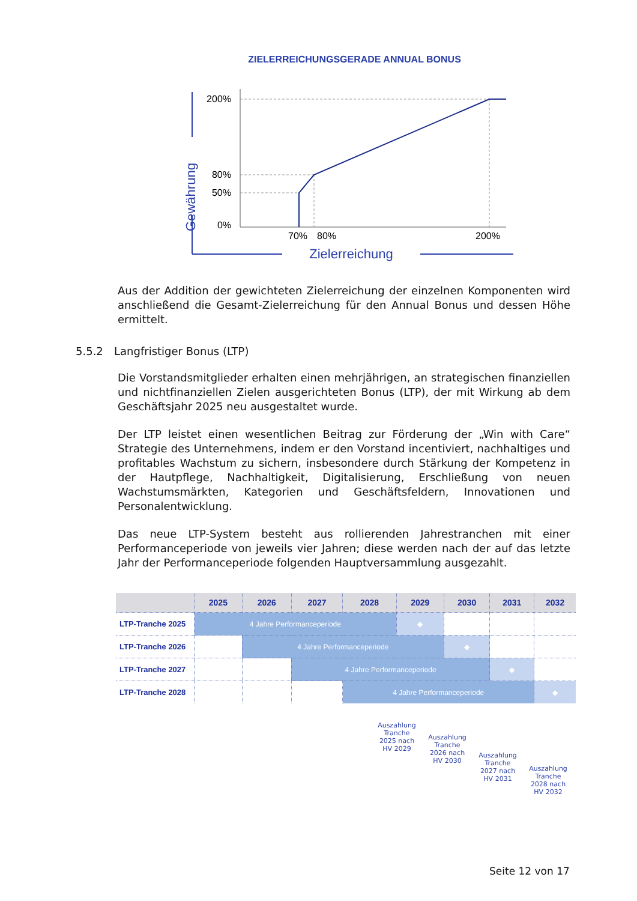ZIELERREICHUNGSGERADE ANNUAL BONUS
Gewährung
200%
80%
50%
0%
70%
80%
200%
Zielerreichung
Aus der Addition der gewichteten Zielerreichung der einzelnen Komponenten wird anschließend die Gesamt-Zielerreichung für den Annual Bonus und dessen Höhe ermittelt.
5.5.2 Langfristiger Bonus (LTP)
Die Vorstandsmitglieder erhalten einen mehrjährigen, an strategischen finanziellen und nichtfinanziellen Zielen ausgerichteten Bonus (LTP), der mit Wirkung ab dem Geschäftsjahr 2025 neu ausgestaltet wurde.
Der LTP leistet einen wesentlichen Beitrag zur Förderung der „Win with Care“ Strategie des Unternehmens, indem er den Vorstand incentiviert, nachhaltiges und profitables Wachstum zu sichern, insbesondere durch Stärkung der Kompetenz in der Hautpflege, Nachhaltigkeit, Digitalisierung, Erschließung von neuen Wachstumsmärkten, Kategorien und Geschäftsfeldern, Innovationen und Personalentwicklung.
Das neue LTP-System besteht aus rollierenden Jahrestranchen mit einer Performanceperiode von jeweils vier Jahren; diese werden nach der auf das letzte Jahr der Performanceperiode folgenden Hauptversammlung ausgezahlt.
| | 2025 | 2026 | 2027 | 2028 | 2029 | 2030 | 2031 | 2032 |
| --- | --- | --- | --- | --- | --- | --- | --- | --- |
| LTP-Tranche 2025 | 4 Jahre Performanceperiode | | | | ◆ | | | |
| LTP-Tranche 2026 | | 4 Jahre Performanceperiode | | | | ◆ | | |
| LTP-Tranche 2027 | | | 4 Jahre Performanceperiode | | | | ◆ | |
| LTP-Tranche 2028 | | | | 4 Jahre Performanceperiode | | | | ◆ |
Auszahlung Tranche 2025 nach HV 2029
Auszahlung Tranche 2026 nach HV 2030
Auszahlung Tranche 2027 nach HV 2031
Auszahlung Tranche 2028 nach HV 2032
Seite 12 von 17